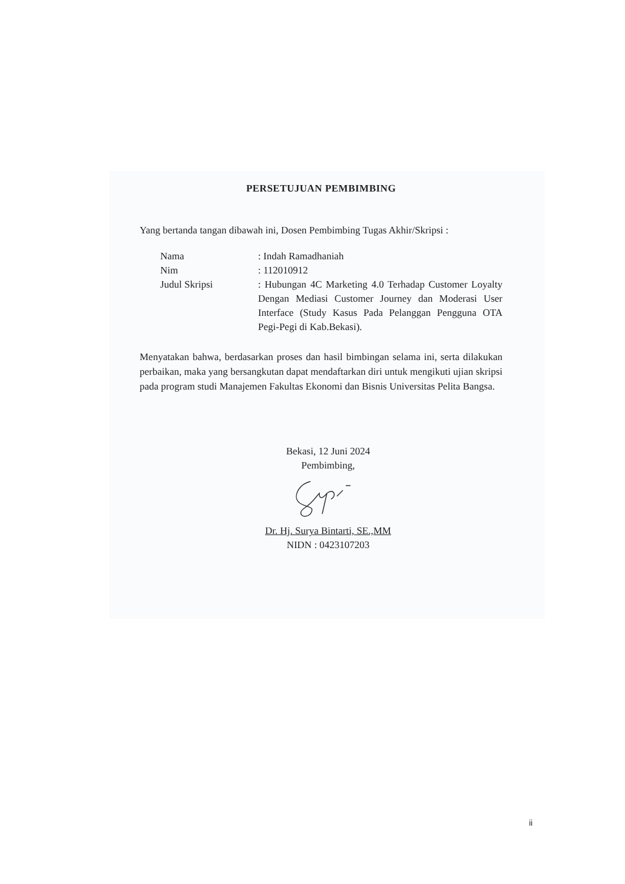PERSETUJUAN PEMBIMBING
Yang bertanda tangan dibawah ini, Dosen Pembimbing Tugas Akhir/Skripsi :
Nama : Indah Ramadhaniah
Nim : 112010912
Judul Skripsi : Hubungan 4C Marketing 4.0 Terhadap Customer Loyalty Dengan Mediasi Customer Journey dan Moderasi User Interface (Study Kasus Pada Pelanggan Pengguna OTA Pegi-Pegi di Kab.Bekasi).
Menyatakan bahwa, berdasarkan proses dan hasil bimbingan selama ini, serta dilakukan perbaikan, maka yang bersangkutan dapat mendaftarkan diri untuk mengikuti ujian skripsi pada program studi Manajemen Fakultas Ekonomi dan Bisnis Universitas Pelita Bangsa.
Bekasi, 12 Juni 2024
Pembimbing,
Dr. Hj. Surya Bintarti, SE.,MM
NIDN : 0423107203
ii